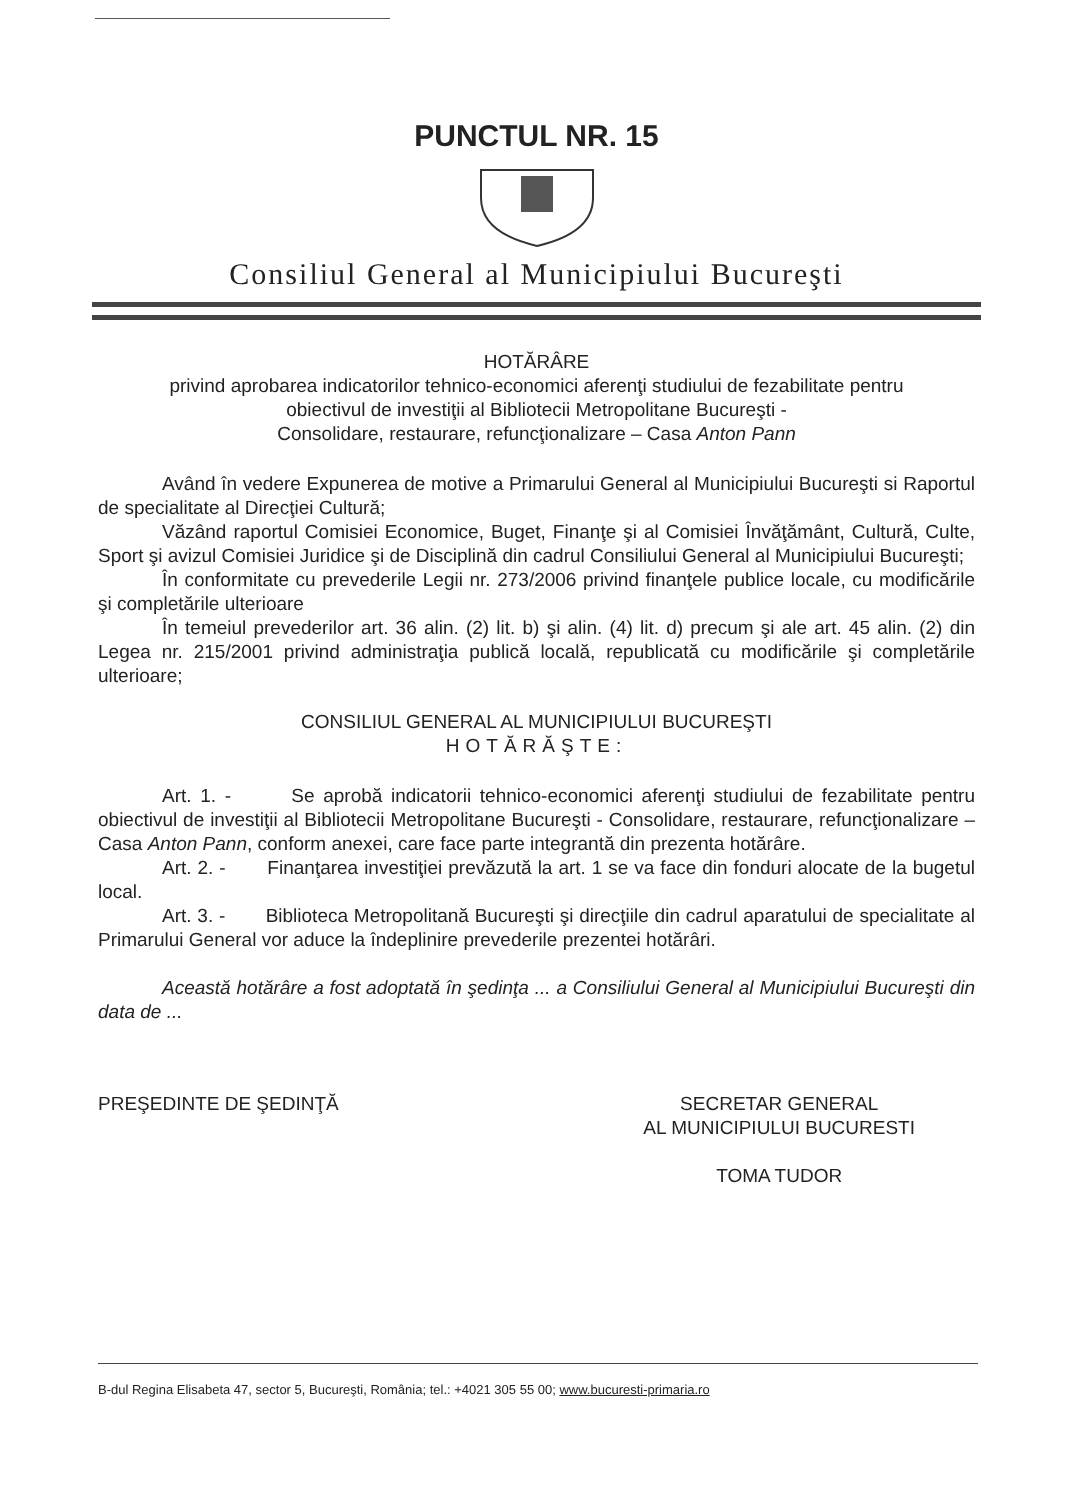PUNCTUL NR. 15
Consiliul General al Municipiului Bucureşti
HOTĂRÂRE
privind aprobarea indicatorilor tehnico-economici aferenţi studiului de fezabilitate pentru
obiectivul de investiţii al Bibliotecii Metropolitane Bucureşti -
Consolidare, restaurare, refuncţionalizare – Casa Anton Pann
Având în vedere Expunerea de motive a Primarului General al Municipiului Bucureşti si Raportul de specialitate al Direcţiei Cultură;
Văzând raportul Comisiei Economice, Buget, Finanţe şi al Comisiei Învăţământ, Cultură, Culte, Sport şi avizul Comisiei Juridice şi de Disciplină din cadrul Consiliului General al Municipiului Bucureşti;
În conformitate cu prevederile Legii nr. 273/2006 privind finanţele publice locale, cu modificările şi completările ulterioare
În temeiul prevederilor art. 36 alin. (2) lit. b) şi alin. (4) lit. d) precum şi ale art. 45 alin. (2) din Legea nr. 215/2001 privind administraţia publică locală, republicată cu modificările şi completările ulterioare;
CONSILIUL GENERAL AL MUNICIPIULUI BUCUREŞTI
HOTĂRĂŞTE:
Art. 1. - Se aprobă indicatorii tehnico-economici aferenţi studiului de fezabilitate pentru obiectivul de investiţii al Bibliotecii Metropolitane Bucureşti - Consolidare, restaurare, refuncţionalizare – Casa Anton Pann, conform anexei, care face parte integrantă din prezenta hotărâre.
Art. 2. - Finanţarea investiţiei prevăzută la art. 1 se va face din fonduri alocate de la bugetul local.
Art. 3. - Biblioteca Metropolitană Bucureşti şi direcţiile din cadrul aparatului de specialitate al Primarului General vor aduce la îndeplinire prevederile prezentei hotărâri.
Această hotărâre a fost adoptată în şedinţa ... a Consiliului General al Municipiului Bucureşti din data de ...
PREŞEDINTE DE ŞEDINŢĂ SECRETAR GENERAL
AL MUNICIPIULUI BUCURESTI
TOMA TUDOR
B-dul Regina Elisabeta 47, sector 5, Bucureşti, România; tel.: +4021 305 55 00; www.bucuresti-primaria.ro